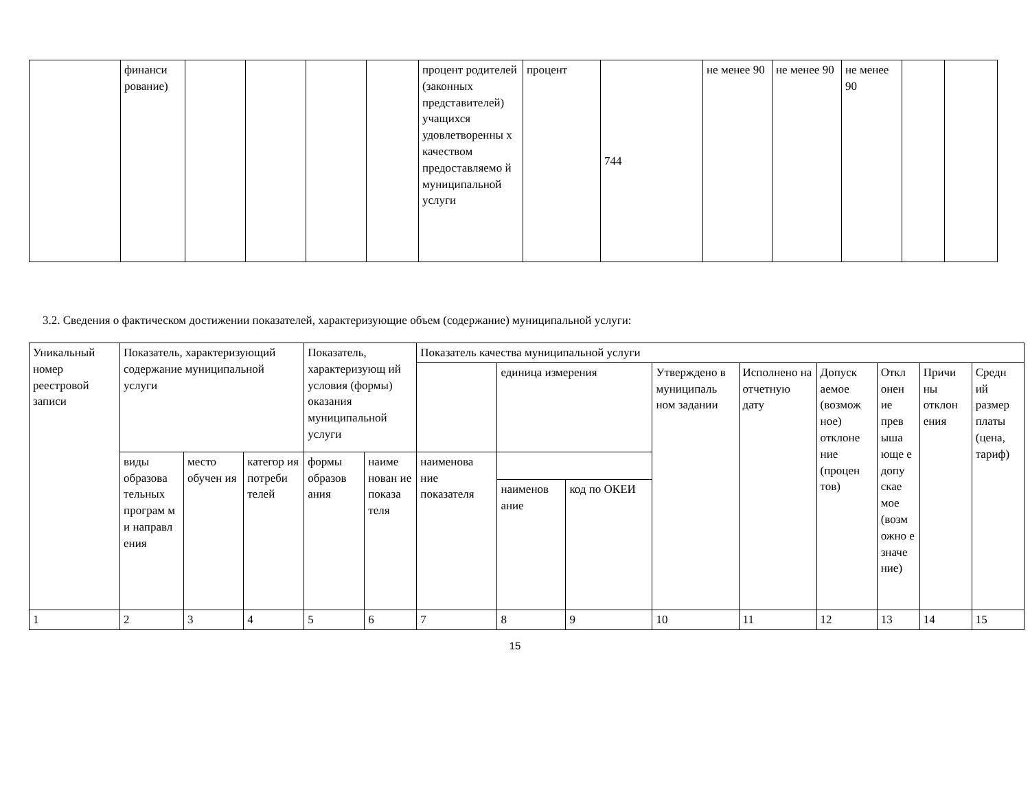| | финанси рование) | | | | | процент родителей (законных представителей) учащихся удовлетворенны х качеством предоставляемо й муниципальной услуги | процент | 744 | не менее 90 | не менее 90 | не менее 90 | | |
3.2. Сведения о фактическом достижении показателей, характеризующие объем (содержание) муниципальной услуги:
| Уникальный номер реестровой записи | Показатель, характеризующий содержание муниципальной услуги | | | Показатель, характеризующ ий условия (формы) оказания муниципальной услуги | | Показатель качества муниципальной услуги | | | | | | | | |
| | | | | | | | единица измерения | | Утверждено в муниципаль ном задании | Исполнено на отчетную дату | Допуск аемое (возмож ное) отклоне ние (процен тов) | Откл онен ие прев ыша юще е допу скае мое (возм ожно е значе ние) | Причи ны отклон ения | Средн ий размер платы (цена, тариф) |
| | виды образова тельных програм м и направл ения | место обучен ия | категор ия потреби телей | формы образов ания | наиме нован ие показа теля | наименова ние показателя | | | | | | | | |
| | | | | | | | наименов ание | код по ОКЕИ | | | | | | |
| 1 | 2 | 3 | 4 | 5 | 6 | 7 | 8 | 9 | 10 | 11 | 12 | 13 | 14 | 15 |
15